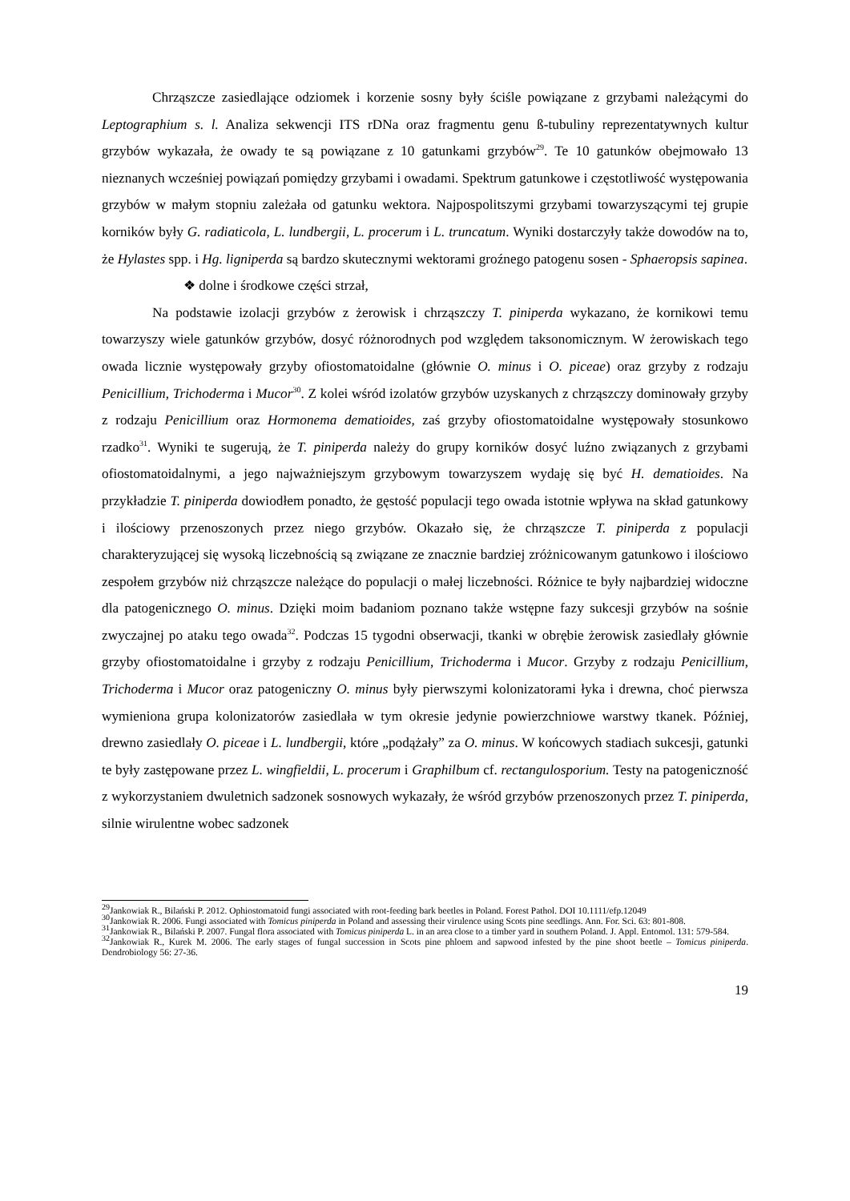Chrząszcze zasiedlające odziomek i korzenie sosny były ściśle powiązane z grzybami należącymi do Leptographium s. l. Analiza sekwencji ITS rDNa oraz fragmentu genu ß-tubuliny reprezentatywnych kultur grzybów wykazała, że owady te są powiązane z 10 gatunkami grzybów<sup>29</sup>. Te 10 gatunków obejmowało 13 nieznanych wcześniej powiązań pomiędzy grzybami i owadami. Spektrum gatunkowe i częstotliwość występowania grzybów w małym stopniu zależała od gatunku wektora. Najpospolitszymi grzybami towarzyszącymi tej grupie korników były G. radiaticola, L. lundbergii, L. procerum i L. truncatum. Wyniki dostarczyły także dowodów na to, że Hylastes spp. i Hg. ligniperda są bardzo skutecznymi wektorami groźnego patogenu sosen - Sphaeropsis sapinea.
❖ dolne i środkowe części strzał,
Na podstawie izolacji grzybów z żerowisk i chrząszczy T. piniperda wykazano, że kornikowi temu towarzyszy wiele gatunków grzybów, dosyć różnorodnych pod względem taksonomicznym. W żerowiskach tego owada licznie występowały grzyby ofiostomatoidalne (głównie O. minus i O. piceae) oraz grzyby z rodzaju Penicillium, Trichoderma i Mucor<sup>30</sup>. Z kolei wśród izolatów grzybów uzyskanych z chrząszczy dominowały grzyby z rodzaju Penicillium oraz Hormonema dematioides, zaś grzyby ofiostomatoidalne występowały stosunkowo rzadko<sup>31</sup>. Wyniki te sugerują, że T. piniperda należy do grupy korników dosyć luźno związanych z grzybami ofiostomatoidalnymi, a jego najważniejszym grzybowym towarzyszem wydaję się być H. dematioides. Na przykładzie T. piniperda dowiodłem ponadto, że gęstość populacji tego owada istotnie wpływa na skład gatunkowy i ilościowy przenoszonych przez niego grzybów. Okazało się, że chrząszcze T. piniperda z populacji charakteryzującej się wysoką liczebnością są związane ze znacznie bardziej zróżnicowanym gatunkowo i ilościowo zespołem grzybów niż chrząszcze należące do populacji o małej liczebności. Różnice te były najbardziej widoczne dla patogenicznego O. minus. Dzięki moim badaniom poznano także wstępne fazy sukcesji grzybów na sośnie zwyczajnej po ataku tego owada<sup>32</sup>. Podczas 15 tygodni obserwacji, tkanki w obrębie żerowisk zasiedlały głównie grzyby ofiostomatoidalne i grzyby z rodzaju Penicillium, Trichoderma i Mucor. Grzyby z rodzaju Penicillium, Trichoderma i Mucor oraz patogeniczny O. minus były pierwszymi kolonizatorami łyka i drewna, choć pierwsza wymieniona grupa kolonizatorów zasiedlała w tym okresie jedynie powierzchniowe warstwy tkanek. Później, drewno zasiedlały O. piceae i L. lundbergii, które „podążały” za O. minus. W końcowych stadiach sukcesji, gatunki te były zastępowane przez L. wingfieldii, L. procerum i Graphilbum cf. rectangulosporium. Testy na patogeniczność z wykorzystaniem dwuletnich sadzonek sosnowych wykazały, że wśród grzybów przenoszonych przez T. piniperda, silnie wirulentne wobec sadzonek
<sup>29</sup> Jankowiak R., Bilański P. 2012. Ophiostomatoid fungi associated with root-feeding bark beetles in Poland. Forest Pathol. DOI 10.1111/efp.12049
<sup>30</sup> Jankowiak R. 2006. Fungi associated with Tomicus piniperda in Poland and assessing their virulence using Scots pine seedlings. Ann. For. Sci. 63: 801-808.
<sup>31</sup> Jankowiak R., Bilański P. 2007. Fungal flora associated with Tomicus piniperda L. in an area close to a timber yard in southern Poland. J. Appl. Entomol. 131: 579-584.
<sup>32</sup> Jankowiak R., Kurek M. 2006. The early stages of fungal succession in Scots pine phloem and sapwood infested by the pine shoot beetle – Tomicus piniperda. Dendrobiology 56: 27-36.
19